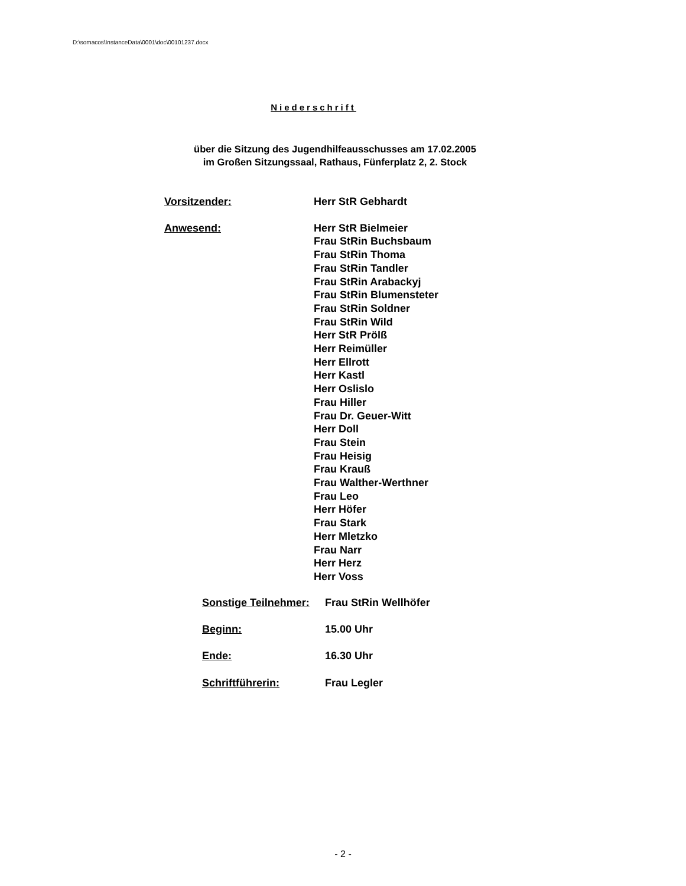D:\somacos\InstanceData\0001\doc\00101237.docx
Niederschrift
über die Sitzung des Jugendhilfeausschusses am 17.02.2005
im Großen Sitzungssaal, Rathaus, Fünferplatz 2, 2. Stock
Vorsitzender: Herr StR Gebhardt
Anwesend: Herr StR Bielmeier
Frau StRin Buchsbaum
Frau StRin Thoma
Frau StRin Tandler
Frau StRin Arabackyj
Frau StRin Blumensteter
Frau StRin Soldner
Frau StRin Wild
Herr StR Prölß
Herr Reimüller
Herr Ellrott
Herr Kastl
Herr Oslislo
Frau Hiller
Frau Dr. Geuer-Witt
Herr Doll
Frau Stein
Frau Heisig
Frau Krauß
Frau Walther-Werthner
Frau Leo
Herr Höfer
Frau Stark
Herr Mletzko
Frau Narr
Herr Herz
Herr Voss
Sonstige Teilnehmer:
Frau StRin Wellhöfer
Beginn: 15.00 Uhr
Ende: 16.30 Uhr
Schriftführerin: Frau Legler
- 2 -